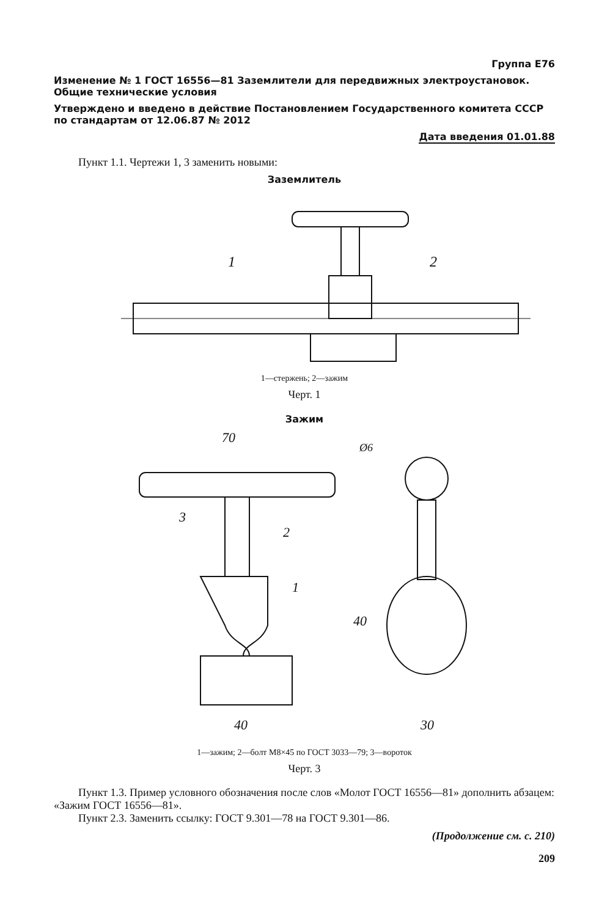Группа Е76
Изменение № 1 ГОСТ 16556—81 Заземлители для передвижных электроустановок. Общие технические условия
Утверждено и введено в действие Постановлением Государственного комитета СССР по стандартам от 12.06.87 № 2012
Дата введения 01.01.88
Пункт 1.1. Чертежи 1, 3 заменить новыми:
Заземлитель
1
2
1—стержень; 2—зажим
Черт. 1
Зажим
70
40
30
40
Ø6
3
2
1
1—зажим; 2—болт М8×45 по ГОСТ 3033—79; 3—вороток
Черт. 3
Пункт 1.3. Пример условного обозначения после слов «Молот ГОСТ 16556—81» дополнить абзацем: «Зажим ГОСТ 16556—81».
Пункт 2.3. Заменить ссылку: ГОСТ 9.301—78 на ГОСТ 9.301—86.
(Продолжение см. с. 210)
209